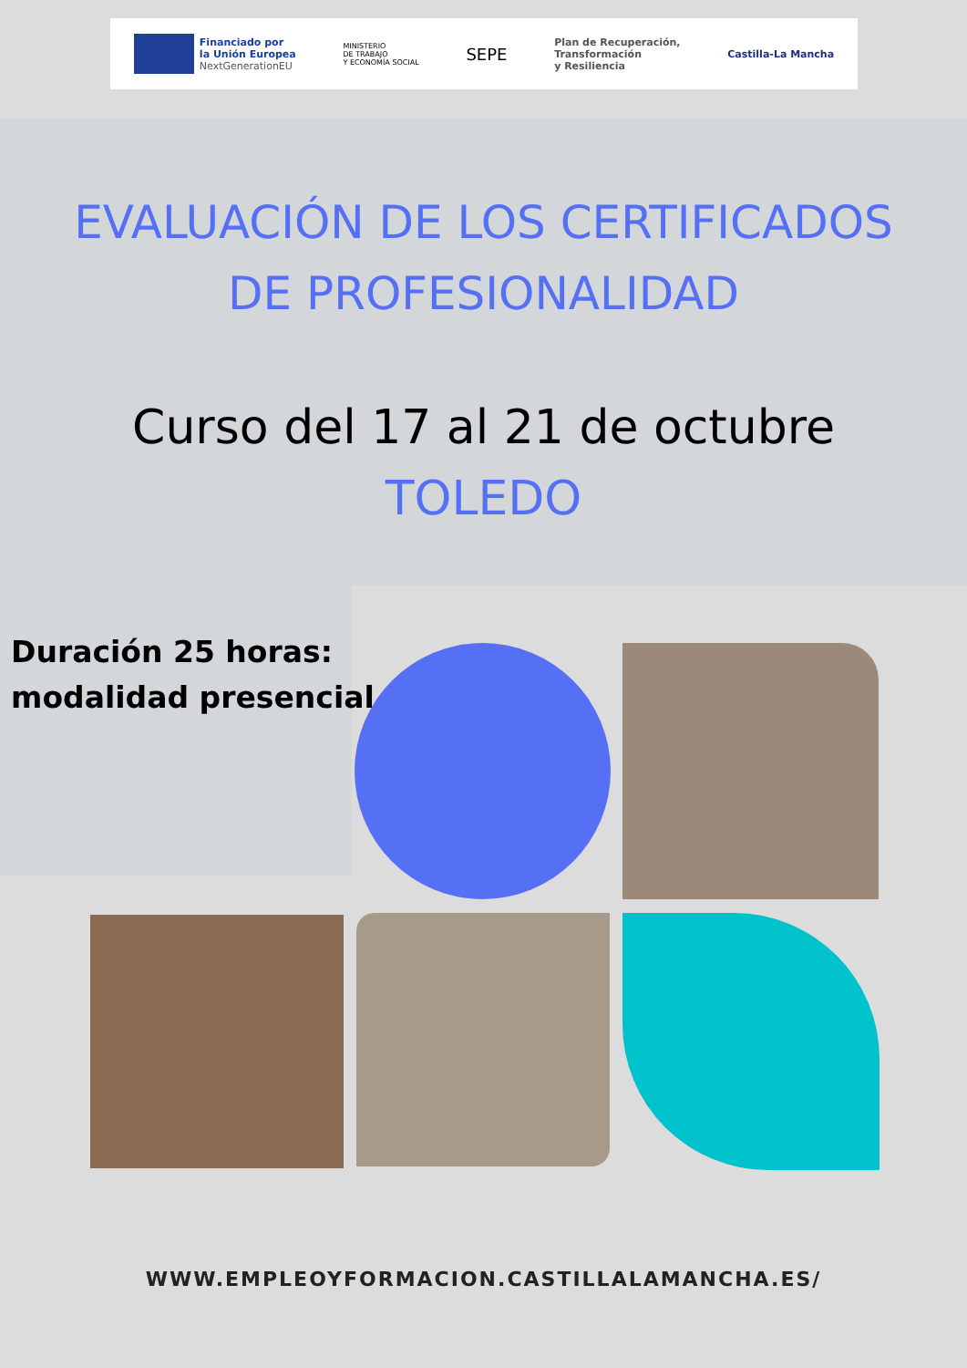Financiado por
la Unión Europea
NextGenerationEU
MINISTERIO
DE TRABAJO
Y ECONOMÍA SOCIAL
SEPE
Plan de Recuperación,
Transformación
y Resiliencia
Castilla-La Mancha
EVALUACIÓN DE LOS CERTIFICADOS
DE PROFESIONALIDAD
Curso del 17 al 21 de octubre
TOLEDO
Duración 25 horas:
modalidad presencial
WWW.EMPLEOYFORMACION.CASTILLALAMANCHA.ES/